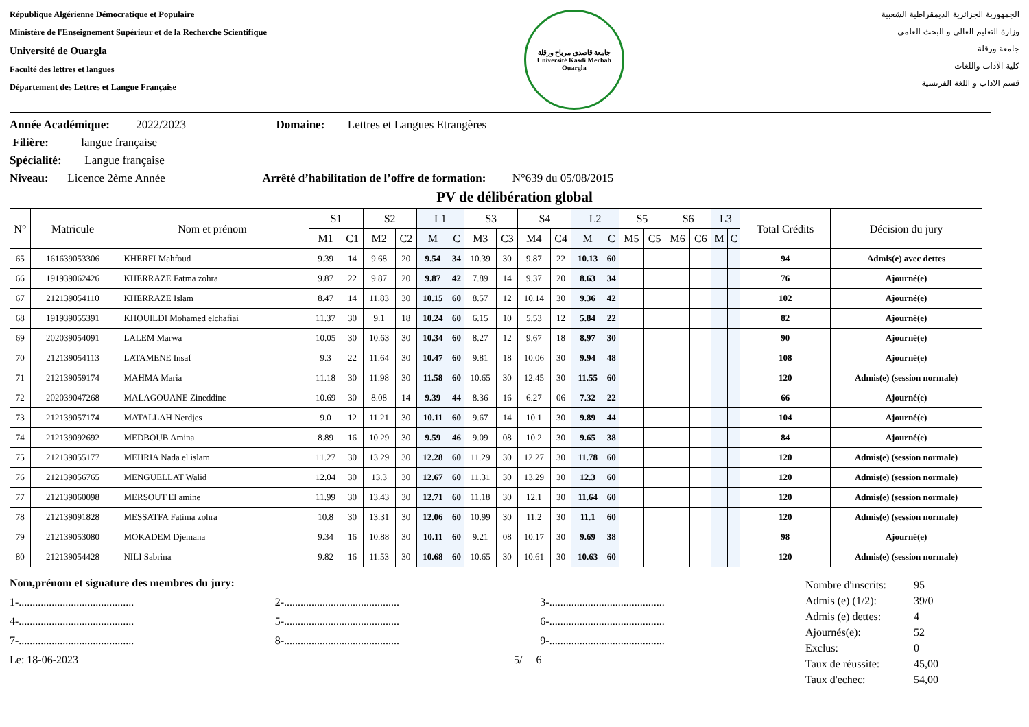République Algérienne Démocratique et Populaire
Ministère de l'Enseignement Supérieur et de la Recherche Scientifique
Université de Ouargla
Faculté des lettres et langues
Département des Lettres et Langue Française
جامعة قاصدي مرباح ورقلة
Université Kasdi Merbah Ouargla
الجمهورية الجزائرية الديمقراطية الشعبية
وزارة التعليم العالي و البحث العلمي
جامعة ورقلة
كلية الآداب واللغات
قسم الاداب و اللغة الفرنسية
Année Académique: 2022/2023 Domaine: Lettres et Langues Etrangères
Filière: langue française
Spécialité: Langue française
Niveau: Licence 2ème Année Arrêté d’habilitation de l’offre de formation: N°639 du 05/08/2015
PV de délibération global
| N° | Matricule | Nom et prénom | S1 | | S2 | | L1 | | S3 | | S4 | | L2 | | S5 | | S6 | | L3 | | Total Crédits | Décision du jury |
| --- | --- | --- | --- | --- | --- | --- | --- | --- | --- | --- | --- | --- | --- | --- | --- | --- | --- | --- | --- | --- | --- | --- |
| | | | M1 | C1 | M2 | C2 | M | C | M3 | C3 | M4 | C4 | M | C | M5 | C5 | M6 | C6 | M | C | | |
| 65 | 161639053306 | KHERFI Mahfoud | 9.39 | 14 | 9.68 | 20 | 9.54 | 34 | 10.39 | 30 | 9.87 | 22 | 10.13 | 60 | | | | | | | 94 | Admis(e) avec dettes |
| 66 | 191939062426 | KHERRAZE Fatma zohra | 9.87 | 22 | 9.87 | 20 | 9.87 | 42 | 7.89 | 14 | 9.37 | 20 | 8.63 | 34 | | | | | | | 76 | Ajourné(e) |
| 67 | 212139054110 | KHERRAZE Islam | 8.47 | 14 | 11.83 | 30 | 10.15 | 60 | 8.57 | 12 | 10.14 | 30 | 9.36 | 42 | | | | | | | 102 | Ajourné(e) |
| 68 | 191939055391 | KHOUILDI Mohamed elchafiai | 11.37 | 30 | 9.1 | 18 | 10.24 | 60 | 6.15 | 10 | 5.53 | 12 | 5.84 | 22 | | | | | | | 82 | Ajourné(e) |
| 69 | 202039054091 | LALEM Marwa | 10.05 | 30 | 10.63 | 30 | 10.34 | 60 | 8.27 | 12 | 9.67 | 18 | 8.97 | 30 | | | | | | | 90 | Ajourné(e) |
| 70 | 212139054113 | LATAMENE Insaf | 9.3 | 22 | 11.64 | 30 | 10.47 | 60 | 9.81 | 18 | 10.06 | 30 | 9.94 | 48 | | | | | | | 108 | Ajourné(e) |
| 71 | 212139059174 | MAHMA Maria | 11.18 | 30 | 11.98 | 30 | 11.58 | 60 | 10.65 | 30 | 12.45 | 30 | 11.55 | 60 | | | | | | | 120 | Admis(e) (session normale) |
| 72 | 202039047268 | MALAGOUANE Zineddine | 10.69 | 30 | 8.08 | 14 | 9.39 | 44 | 8.36 | 16 | 6.27 | 06 | 7.32 | 22 | | | | | | | 66 | Ajourné(e) |
| 73 | 212139057174 | MATALLAH Nerdjes | 9.0 | 12 | 11.21 | 30 | 10.11 | 60 | 9.67 | 14 | 10.1 | 30 | 9.89 | 44 | | | | | | | 104 | Ajourné(e) |
| 74 | 212139092692 | MEDBOUB Amina | 8.89 | 16 | 10.29 | 30 | 9.59 | 46 | 9.09 | 08 | 10.2 | 30 | 9.65 | 38 | | | | | | | 84 | Ajourné(e) |
| 75 | 212139055177 | MEHRIA Nada el islam | 11.27 | 30 | 13.29 | 30 | 12.28 | 60 | 11.29 | 30 | 12.27 | 30 | 11.78 | 60 | | | | | | | 120 | Admis(e) (session normale) |
| 76 | 212139056765 | MENGUELLAT Walid | 12.04 | 30 | 13.3 | 30 | 12.67 | 60 | 11.31 | 30 | 13.29 | 30 | 12.3 | 60 | | | | | | | 120 | Admis(e) (session normale) |
| 77 | 212139060098 | MERSOUT El amine | 11.99 | 30 | 13.43 | 30 | 12.71 | 60 | 11.18 | 30 | 12.1 | 30 | 11.64 | 60 | | | | | | | 120 | Admis(e) (session normale) |
| 78 | 212139091828 | MESSATFA Fatima zohra | 10.8 | 30 | 13.31 | 30 | 12.06 | 60 | 10.99 | 30 | 11.2 | 30 | 11.1 | 60 | | | | | | | 120 | Admis(e) (session normale) |
| 79 | 212139053080 | MOKADEM Djemana | 9.34 | 16 | 10.88 | 30 | 10.11 | 60 | 9.21 | 08 | 10.17 | 30 | 9.69 | 38 | | | | | | | 98 | Ajourné(e) |
| 80 | 212139054428 | NILI Sabrina | 9.82 | 16 | 11.53 | 30 | 10.68 | 60 | 10.65 | 30 | 10.61 | 30 | 10.63 | 60 | | | | | | | 120 | Admis(e) (session normale) |
Nom,prénom et signature des membres du jury:
1-.......................................... 2-.......................................... 3-..........................................
4-.......................................... 5-.......................................... 6-..........................................
7-.......................................... 8-.......................................... 9-..........................................
Le: 18-06-2023 5/ 6
| Nombre d'inscrits: | 95 |
| Admis (e) (1/2): | 39/0 |
| Admis (e) dettes: | 4 |
| Ajournés(e): | 52 |
| Exclus: | 0 |
| Taux de réussite: | 45,00 |
| Taux d'echec: | 54,00 |